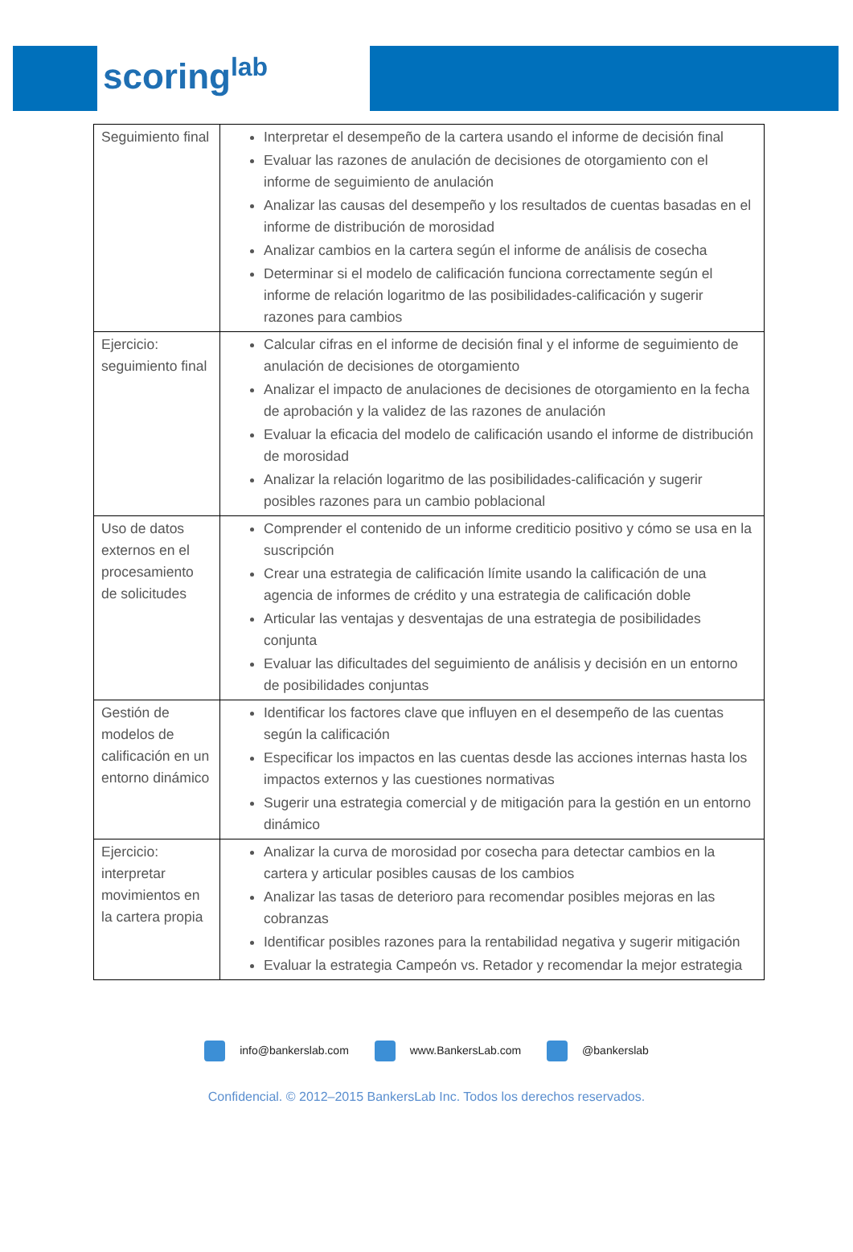scoring<sup>lab</sup>
| Seguimiento final | Interpretar el desempeño de la cartera usando el informe de decisión final Evaluar las razones de anulación de decisiones de otorgamiento con el informe de seguimiento de anulación Analizar las causas del desempeño y los resultados de cuentas basadas en el informe de distribución de morosidad Analizar cambios en la cartera según el informe de análisis de cosecha Determinar si el modelo de calificación funciona correctamente según el informe de relación logaritmo de las posibilidades-calificación y sugerir razones para cambios |
| Ejercicio: seguimiento final | Calcular cifras en el informe de decisión final y el informe de seguimiento de anulación de decisiones de otorgamiento Analizar el impacto de anulaciones de decisiones de otorgamiento en la fecha de aprobación y la validez de las razones de anulación Evaluar la eficacia del modelo de calificación usando el informe de distribución de morosidad Analizar la relación logaritmo de las posibilidades-calificación y sugerir posibles razones para un cambio poblacional |
| Uso de datos externos en el procesamiento de solicitudes | Comprender el contenido de un informe crediticio positivo y cómo se usa en la suscripción Crear una estrategia de calificación límite usando la calificación de una agencia de informes de crédito y una estrategia de calificación doble Articular las ventajas y desventajas de una estrategia de posibilidades conjunta Evaluar las dificultades del seguimiento de análisis y decisión en un entorno de posibilidades conjuntas |
| Gestión de modelos de calificación en un entorno dinámico | Identificar los factores clave que influyen en el desempeño de las cuentas según la calificación Especificar los impactos en las cuentas desde las acciones internas hasta los impactos externos y las cuestiones normativas Sugerir una estrategia comercial y de mitigación para la gestión en un entorno dinámico |
| Ejercicio: interpretar movimientos en la cartera propia | Analizar la curva de morosidad por cosecha para detectar cambios en la cartera y articular posibles causas de los cambios Analizar las tasas de deterioro para recomendar posibles mejoras en las cobranzas Identificar posibles razones para la rentabilidad negativa y sugerir mitigación Evaluar la estrategia Campeón vs. Retador y recomendar la mejor estrategia |
info@bankerslab.com www.BankersLab.com @bankerslab
Confidencial. © 2012–2015 BankersLab Inc. Todos los derechos reservados.